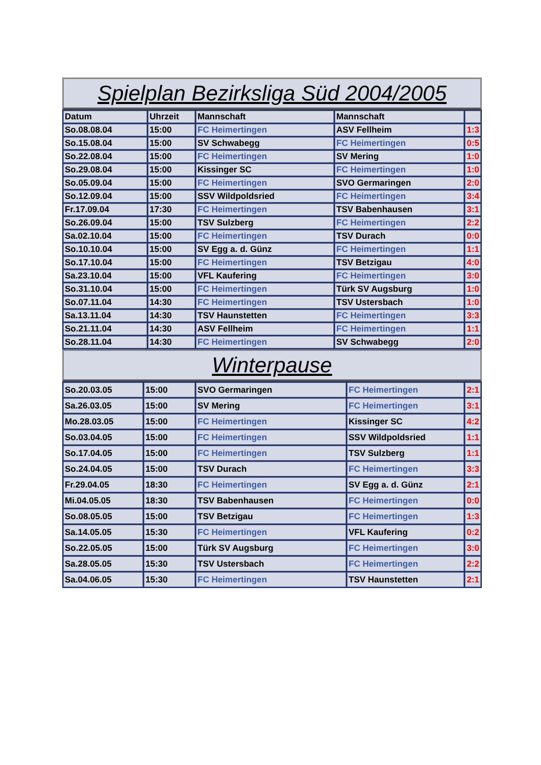Spielplan Bezirksliga Süd 2004/2005
| Datum | Uhrzeit | Mannschaft | Mannschaft | |
| So.08.08.04 | 15:00 | FC Heimertingen | ASV Fellheim | 1:3 |
| So.15.08.04 | 15:00 | SV Schwabegg | FC Heimertingen | 0:5 |
| So.22.08.04 | 15:00 | FC Heimertingen | SV Mering | 1:0 |
| So.29.08.04 | 15:00 | Kissinger SC | FC Heimertingen | 1:0 |
| So.05.09.04 | 15:00 | FC Heimertingen | SVO Germaringen | 2:0 |
| So.12.09.04 | 15:00 | SSV Wildpoldsried | FC Heimertingen | 3:4 |
| Fr.17.09.04 | 17:30 | FC Heimertingen | TSV Babenhausen | 3:1 |
| So.26.09.04 | 15:00 | TSV Sulzberg | FC Heimertingen | 2:2 |
| Sa.02.10.04 | 15:00 | FC Heimertingen | TSV Durach | 0:0 |
| So.10.10.04 | 15:00 | SV Egg a. d. Günz | FC Heimertingen | 1:1 |
| So.17.10.04 | 15:00 | FC Heimertingen | TSV Betzigau | 4:0 |
| Sa.23.10.04 | 15:00 | VFL Kaufering | FC Heimertingen | 3:0 |
| So.31.10.04 | 15:00 | FC Heimertingen | Türk SV Augsburg | 1:0 |
| So.07.11.04 | 14:30 | FC Heimertingen | TSV Ustersbach | 1:0 |
| Sa.13.11.04 | 14:30 | TSV Haunstetten | FC Heimertingen | 3:3 |
| So.21.11.04 | 14:30 | ASV Fellheim | FC Heimertingen | 1:1 |
| So.28.11.04 | 14:30 | FC Heimertingen | SV Schwabegg | 2:0 |
Winterpause
| So.20.03.05 | 15:00 | SVO Germaringen | FC Heimertingen | 2:1 |
| Sa.26.03.05 | 15:00 | SV Mering | FC Heimertingen | 3:1 |
| Mo.28.03.05 | 15:00 | FC Heimertingen | Kissinger SC | 4:2 |
| So.03.04.05 | 15:00 | FC Heimertingen | SSV Wildpoldsried | 1:1 |
| So.17.04.05 | 15:00 | FC Heimertingen | TSV Sulzberg | 1:1 |
| So.24.04.05 | 15:00 | TSV Durach | FC Heimertingen | 3:3 |
| Fr.29.04.05 | 18:30 | FC Heimertingen | SV Egg a. d. Günz | 2:1 |
| Mi.04.05.05 | 18:30 | TSV Babenhausen | FC Heimertingen | 0:0 |
| So.08.05.05 | 15:00 | TSV Betzigau | FC Heimertingen | 1:3 |
| Sa.14.05.05 | 15:30 | FC Heimertingen | VFL Kaufering | 0:2 |
| So.22.05.05 | 15:00 | Türk SV Augsburg | FC Heimertingen | 3:0 |
| Sa.28.05.05 | 15:30 | TSV Ustersbach | FC Heimertingen | 2:2 |
| Sa.04.06.05 | 15:30 | FC Heimertingen | TSV Haunstetten | 2:1 |